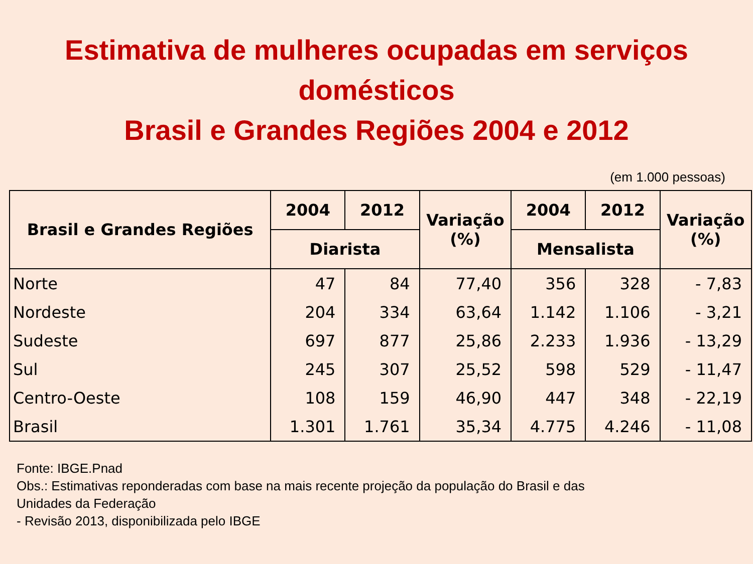Estimativa de mulheres ocupadas em serviços
domésticos
Brasil e Grandes Regiões 2004 e 2012
(em 1.000 pessoas)
| Brasil e Grandes Regiões | 2004 | 2012 | Variação (%) | 2004 | 2012 | Variação (%) |
| --- | --- | --- | --- | --- | --- | --- |
| | Diarista | | | Mensalista | | |
| Norte | 47 | 84 | 77,40 | 356 | 328 | - 7,83 |
| Nordeste | 204 | 334 | 63,64 | 1.142 | 1.106 | - 3,21 |
| Sudeste | 697 | 877 | 25,86 | 2.233 | 1.936 | - 13,29 |
| Sul | 245 | 307 | 25,52 | 598 | 529 | - 11,47 |
| Centro-Oeste | 108 | 159 | 46,90 | 447 | 348 | - 22,19 |
| Brasil | 1.301 | 1.761 | 35,34 | 4.775 | 4.246 | - 11,08 |
Fonte: IBGE.Pnad
Obs.: Estimativas reponderadas com base na mais recente projeção da população do Brasil e das
Unidades da Federação
- Revisão 2013, disponibilizada pelo IBGE